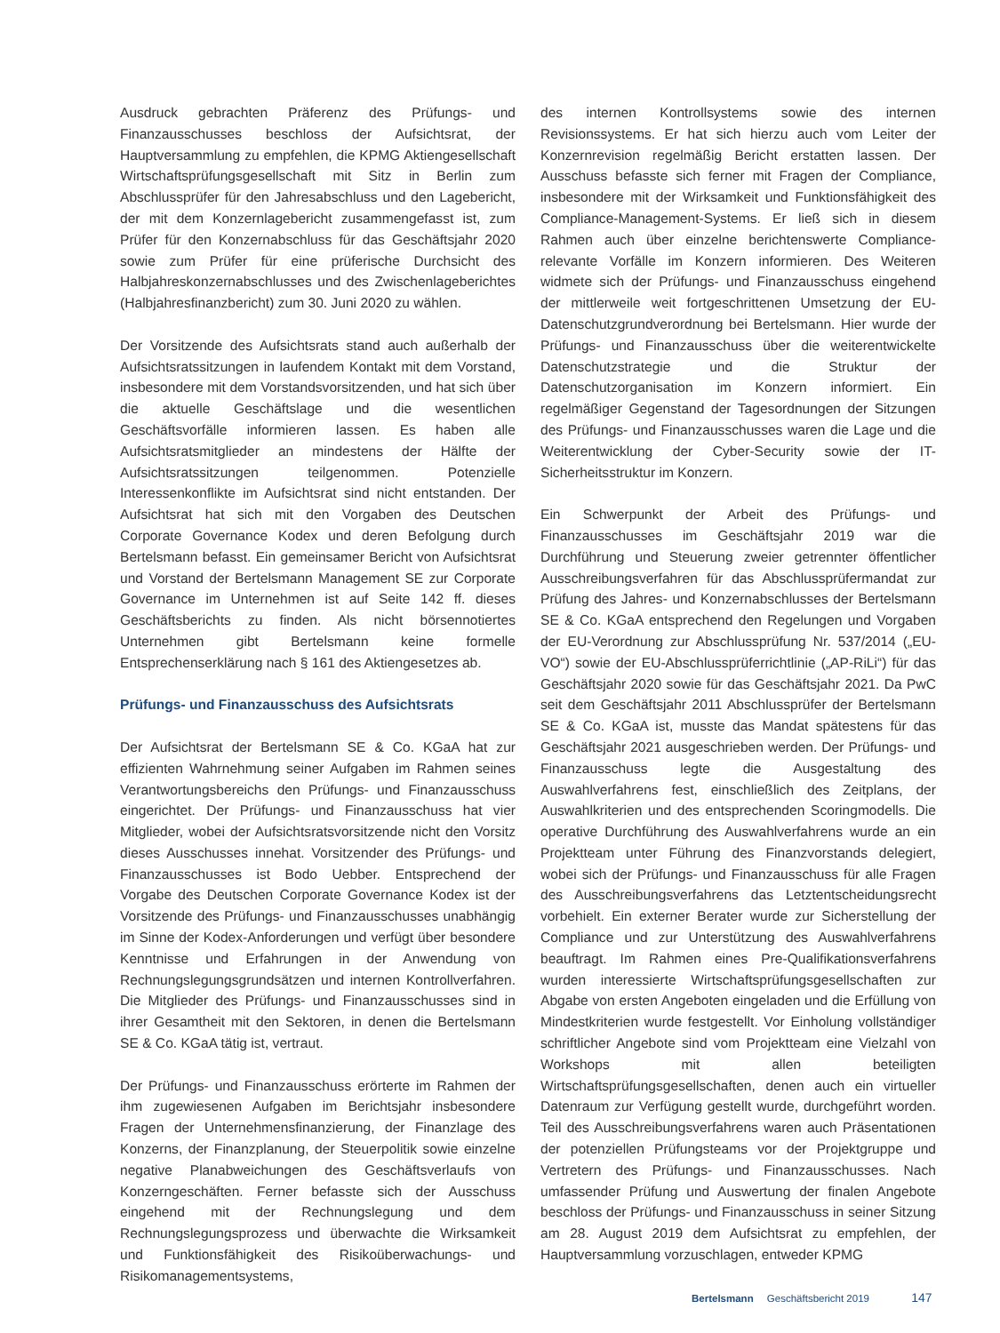Ausdruck gebrachten Präferenz des Prüfungs- und Finanzausschusses beschloss der Aufsichtsrat, der Hauptversammlung zu empfehlen, die KPMG Aktiengesellschaft Wirtschaftsprüfungsgesellschaft mit Sitz in Berlin zum Abschlussprüfer für den Jahresabschluss und den Lagebericht, der mit dem Konzernlagebericht zusammengefasst ist, zum Prüfer für den Konzernabschluss für das Geschäftsjahr 2020 sowie zum Prüfer für eine prüferische Durchsicht des Halbjahreskonzernabschlusses und des Zwischenlageberichtes (Halbjahresfinanzbericht) zum 30. Juni 2020 zu wählen.
Der Vorsitzende des Aufsichtsrats stand auch außerhalb der Aufsichtsratssitzungen in laufendem Kontakt mit dem Vorstand, insbesondere mit dem Vorstandsvorsitzenden, und hat sich über die aktuelle Geschäftslage und die wesentlichen Geschäftsvorfälle informieren lassen. Es haben alle Aufsichtsratsmitglieder an mindestens der Hälfte der Aufsichtsratssitzungen teilgenommen. Potenzielle Interessenkonflikte im Aufsichtsrat sind nicht entstanden. Der Aufsichtsrat hat sich mit den Vorgaben des Deutschen Corporate Governance Kodex und deren Befolgung durch Bertelsmann befasst. Ein gemeinsamer Bericht von Aufsichtsrat und Vorstand der Bertelsmann Management SE zur Corporate Governance im Unternehmen ist auf Seite 142 ff. dieses Geschäftsberichts zu finden. Als nicht börsennotiertes Unternehmen gibt Bertelsmann keine formelle Entsprechenserklärung nach § 161 des Aktiengesetzes ab.
Prüfungs- und Finanzausschuss des Aufsichtsrats
Der Aufsichtsrat der Bertelsmann SE & Co. KGaA hat zur effizienten Wahrnehmung seiner Aufgaben im Rahmen seines Verantwortungsbereichs den Prüfungs- und Finanzausschuss eingerichtet. Der Prüfungs- und Finanzausschuss hat vier Mitglieder, wobei der Aufsichtsratsvorsitzende nicht den Vorsitz dieses Ausschusses innehat. Vorsitzender des Prüfungs- und Finanzausschusses ist Bodo Uebber. Entsprechend der Vorgabe des Deutschen Corporate Governance Kodex ist der Vorsitzende des Prüfungs- und Finanzausschusses unabhängig im Sinne der Kodex-Anforderungen und verfügt über besondere Kenntnisse und Erfahrungen in der Anwendung von Rechnungslegungsgrundsätzen und internen Kontrollverfahren. Die Mitglieder des Prüfungs- und Finanzausschusses sind in ihrer Gesamtheit mit den Sektoren, in denen die Bertelsmann SE & Co. KGaA tätig ist, vertraut.
Der Prüfungs- und Finanzausschuss erörterte im Rahmen der ihm zugewiesenen Aufgaben im Berichtsjahr insbesondere Fragen der Unternehmensfinanzierung, der Finanzlage des Konzerns, der Finanzplanung, der Steuerpolitik sowie einzelne negative Planabweichungen des Geschäftsverlaufs von Konzerngeschäften. Ferner befasste sich der Ausschuss eingehend mit der Rechnungslegung und dem Rechnungslegungsprozess und überwachte die Wirksamkeit und Funktionsfähigkeit des Risikoüberwachungs- und Risikomanagementsystems,
des internen Kontrollsystems sowie des internen Revisionssystems. Er hat sich hierzu auch vom Leiter der Konzernrevision regelmäßig Bericht erstatten lassen. Der Ausschuss befasste sich ferner mit Fragen der Compliance, insbesondere mit der Wirksamkeit und Funktionsfähigkeit des Compliance-Management-Systems. Er ließ sich in diesem Rahmen auch über einzelne berichtenswerte Compliance-relevante Vorfälle im Konzern informieren. Des Weiteren widmete sich der Prüfungs- und Finanzausschuss eingehend der mittlerweile weit fortgeschrittenen Umsetzung der EU-Datenschutzgrundverordnung bei Bertelsmann. Hier wurde der Prüfungs- und Finanzausschuss über die weiterentwickelte Datenschutzstrategie und die Struktur der Datenschutzorganisation im Konzern informiert. Ein regelmäßiger Gegenstand der Tagesordnungen der Sitzungen des Prüfungs- und Finanzausschusses waren die Lage und die Weiterentwicklung der Cyber-Security sowie der IT-Sicherheitsstruktur im Konzern.
Ein Schwerpunkt der Arbeit des Prüfungs- und Finanzausschusses im Geschäftsjahr 2019 war die Durchführung und Steuerung zweier getrennter öffentlicher Ausschreibungsverfahren für das Abschlussprüfermandat zur Prüfung des Jahres- und Konzernabschlusses der Bertelsmann SE & Co. KGaA entsprechend den Regelungen und Vorgaben der EU-Verordnung zur Abschlussprüfung Nr. 537/2014 („EU-VO“) sowie der EU-Abschlussprüferrichtlinie („AP-RiLi“) für das Geschäftsjahr 2020 sowie für das Geschäftsjahr 2021. Da PwC seit dem Geschäftsjahr 2011 Abschlussprüfer der Bertelsmann SE & Co. KGaA ist, musste das Mandat spätestens für das Geschäftsjahr 2021 ausgeschrieben werden. Der Prüfungs- und Finanzausschuss legte die Ausgestaltung des Auswahlverfahrens fest, einschließlich des Zeitplans, der Auswahlkriterien und des entsprechenden Scoringmodells. Die operative Durchführung des Auswahlverfahrens wurde an ein Projektteam unter Führung des Finanzvorstands delegiert, wobei sich der Prüfungs- und Finanzausschuss für alle Fragen des Ausschreibungsverfahrens das Letztentscheidungsrecht vorbehielt. Ein externer Berater wurde zur Sicherstellung der Compliance und zur Unterstützung des Auswahlverfahrens beauftragt. Im Rahmen eines Pre-Qualifikationsverfahrens wurden interessierte Wirtschaftsprüfungsgesellschaften zur Abgabe von ersten Angeboten eingeladen und die Erfüllung von Mindestkriterien wurde festgestellt. Vor Einholung vollständiger schriftlicher Angebote sind vom Projektteam eine Vielzahl von Workshops mit allen beteiligten Wirtschaftsprüfungsgesellschaften, denen auch ein virtueller Datenraum zur Verfügung gestellt wurde, durchgeführt worden. Teil des Ausschreibungsverfahrens waren auch Präsentationen der potenziellen Prüfungsteams vor der Projektgruppe und Vertretern des Prüfungs- und Finanzausschusses. Nach umfassender Prüfung und Auswertung der finalen Angebote beschloss der Prüfungs- und Finanzausschuss in seiner Sitzung am 28. August 2019 dem Aufsichtsrat zu empfehlen, der Hauptversammlung vorzuschlagen, entweder KPMG
Bertelsmann Geschäftsbericht 2019 147